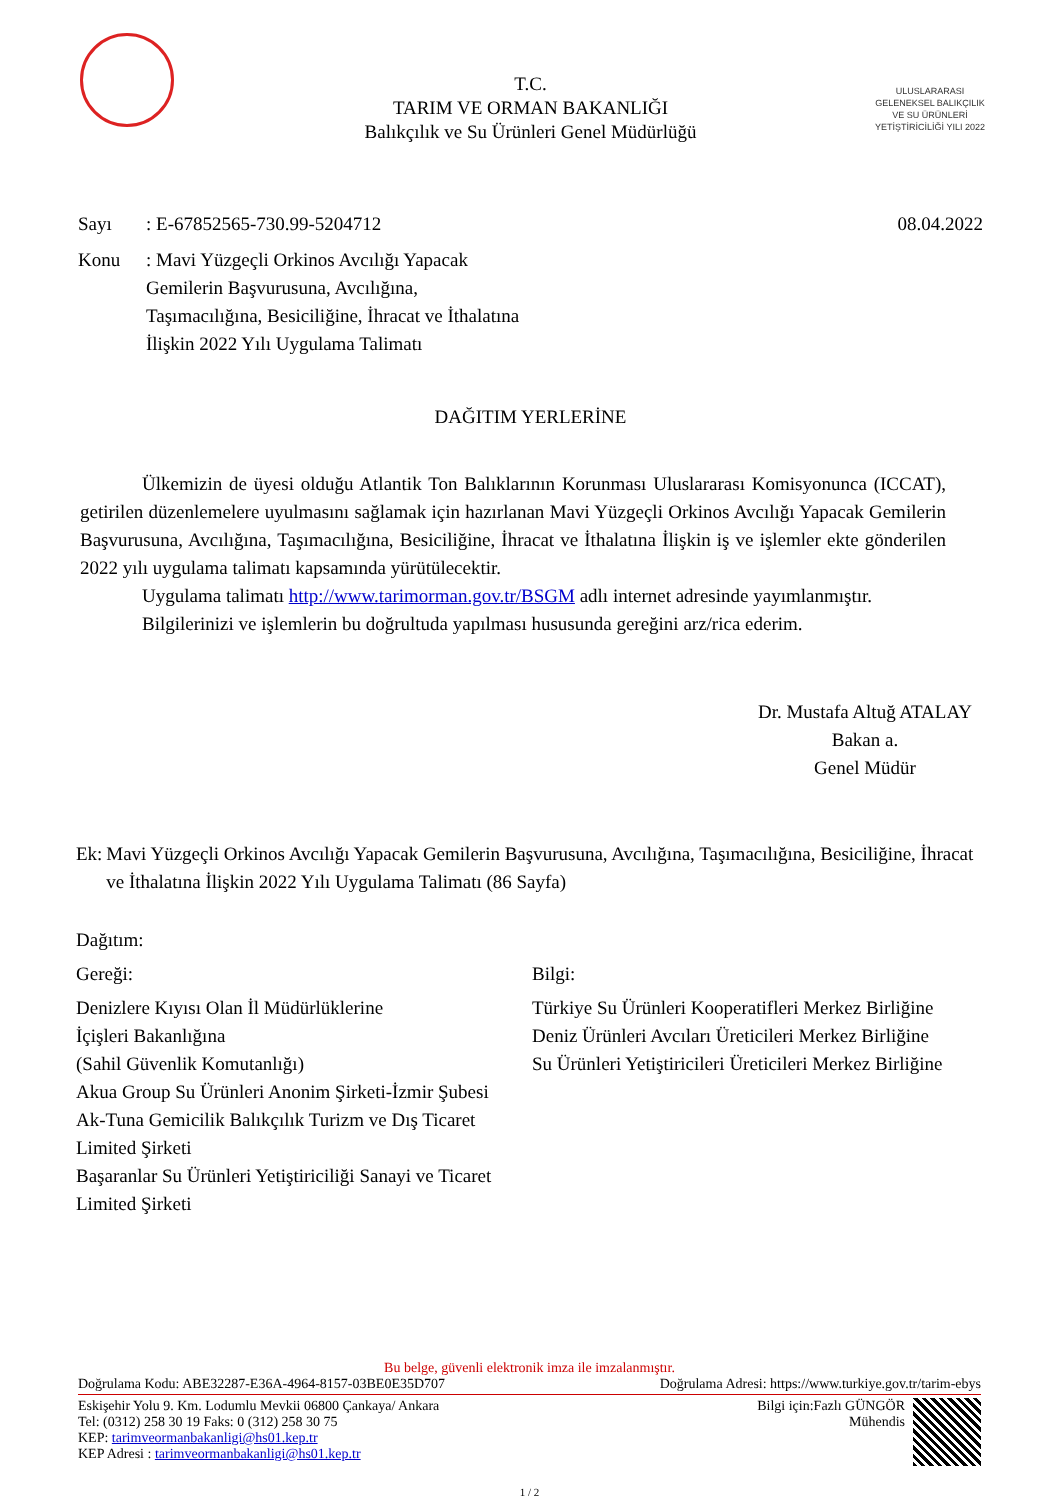T.C.
TARIM VE ORMAN BAKANLIĞI
Balıkçılık ve Su Ürünleri Genel Müdürlüğü
ULUSLARARASI GELENEKSEL BALIKÇILIK VE SU ÜRÜNLERİ YETİŞTİRİCİLİĞİ YILI 2022
Sayı: E-67852565-730.99-5204712 08.04.2022
Konu: Mavi Yüzgeçli Orkinos Avcılığı Yapacak Gemilerin Başvurusuna, Avcılığına, Taşımacılığına, Besiciliğine, İhracat ve İthalatına İlişkin 2022 Yılı Uygulama Talimatı
DAĞITIM YERLERİNE
Ülkemizin de üyesi olduğu Atlantik Ton Balıklarının Korunması Uluslararası Komisyonunca (ICCAT), getirilen düzenlemelere uyulmasını sağlamak için hazırlanan Mavi Yüzgeçli Orkinos Avcılığı Yapacak Gemilerin Başvurusuna, Avcılığına, Taşımacılığına, Besiciliğine, İhracat ve İthalatına İlişkin iş ve işlemler ekte gönderilen 2022 yılı uygulama talimatı kapsamında yürütülecektir.
Uygulama talimatı http://www.tarimorman.gov.tr/BSGM adlı internet adresinde yayımlanmıştır.
Bilgilerinizi ve işlemlerin bu doğrultuda yapılması hususunda gereğini arz/rica ederim.
Dr. Mustafa Altuğ ATALAY
Bakan a.
Genel Müdür
Ek: Mavi Yüzgeçli Orkinos Avcılığı Yapacak Gemilerin Başvurusuna, Avcılığına, Taşımacılığına, Besiciliğine, İhracat ve İthalatına İlişkin 2022 Yılı Uygulama Talimatı (86 Sayfa)
Dağıtım:
Gereği:
Denizlere Kıyısı Olan İl Müdürlüklerine
İçişleri Bakanlığına
(Sahil Güvenlik Komutanlığı)
Akua Group Su Ürünleri Anonim Şirketi-İzmir Şubesi
Ak-Tuna Gemicilik Balıkçılık Turizm ve Dış Ticaret Limited Şirketi
Başaranlar Su Ürünleri Yetiştiriciliği Sanayi ve Ticaret Limited Şirketi
Bilgi:
Türkiye Su Ürünleri Kooperatifleri Merkez Birliğine
Deniz Ürünleri Avcıları Üreticileri Merkez Birliğine
Su Ürünleri Yetiştiricileri Üreticileri Merkez Birliğine
Bu belge, güvenli elektronik imza ile imzalanmıştır.
Doğrulama Kodu: ABE32287-E36A-4964-8157-03BE0E35D707 Doğrulama Adresi: https://www.turkiye.gov.tr/tarim-ebys
Eskişehir Yolu 9. Km. Lodumlu Mevkii 06800 Çankaya/ Ankara
Tel: (0312) 258 30 19 Faks: 0 (312) 258 30 75
KEP: tarimveormanbakanligi@hs01.kep.tr
KEP Adresi : tarimveormanbakanligi@hs01.kep.tr
Bilgi için:Fazlı GÜNGÖR
Mühendis
1 / 2